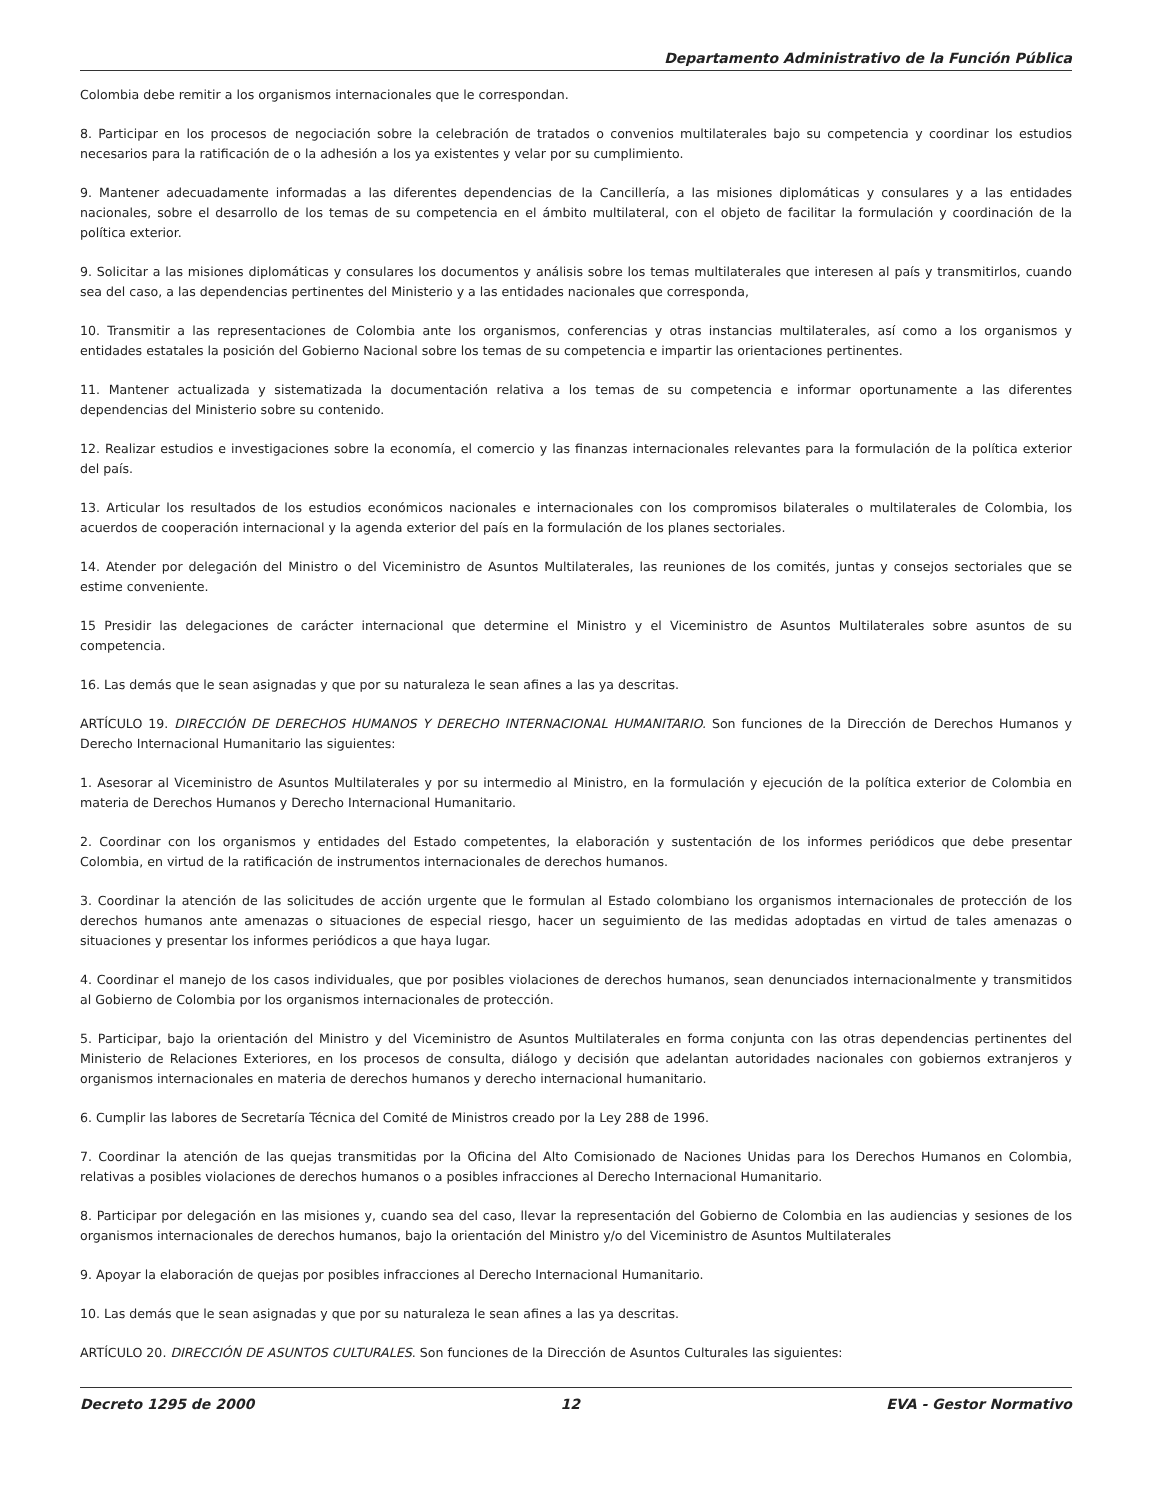Departamento Administrativo de la Función Pública
Colombia debe remitir a los organismos internacionales que le correspondan.
8. Participar en los procesos de negociación sobre la celebración de tratados o convenios multilaterales bajo su competencia y coordinar los estudios necesarios para la ratificación de o la adhesión a los ya existentes y velar por su cumplimiento.
9. Mantener adecuadamente informadas a las diferentes dependencias de la Cancillería, a las misiones diplomáticas y consulares y a las entidades nacionales, sobre el desarrollo de los temas de su competencia en el ámbito multilateral, con el objeto de facilitar la formulación y coordinación de la política exterior.
9. Solicitar a las misiones diplomáticas y consulares los documentos y análisis sobre los temas multilaterales que interesen al país y transmitirlos, cuando sea del caso, a las dependencias pertinentes del Ministerio y a las entidades nacionales que corresponda,
10. Transmitir a las representaciones de Colombia ante los organismos, conferencias y otras instancias multilaterales, así como a los organismos y entidades estatales la posición del Gobierno Nacional sobre los temas de su competencia e impartir las orientaciones pertinentes.
11. Mantener actualizada y sistematizada la documentación relativa a los temas de su competencia e informar oportunamente a las diferentes dependencias del Ministerio sobre su contenido.
12. Realizar estudios e investigaciones sobre la economía, el comercio y las finanzas internacionales relevantes para la formulación de la política exterior del país.
13. Articular los resultados de los estudios económicos nacionales e internacionales con los compromisos bilaterales o multilaterales de Colombia, los acuerdos de cooperación internacional y la agenda exterior del país en la formulación de los planes sectoriales.
14. Atender por delegación del Ministro o del Viceministro de Asuntos Multilaterales, las reuniones de los comités, juntas y consejos sectoriales que se estime conveniente.
15 Presidir las delegaciones de carácter internacional que determine el Ministro y el Viceministro de Asuntos Multilaterales sobre asuntos de su competencia.
16. Las demás que le sean asignadas y que por su naturaleza le sean afines a las ya descritas.
ARTÍCULO 19. DIRECCIÓN DE DERECHOS HUMANOS Y DERECHO INTERNACIONAL HUMANITARIO. Son funciones de la Dirección de Derechos Humanos y Derecho Internacional Humanitario las siguientes:
1. Asesorar al Viceministro de Asuntos Multilaterales y por su intermedio al Ministro, en la formulación y ejecución de la política exterior de Colombia en materia de Derechos Humanos y Derecho Internacional Humanitario.
2. Coordinar con los organismos y entidades del Estado competentes, la elaboración y sustentación de los informes periódicos que debe presentar Colombia, en virtud de la ratificación de instrumentos internacionales de derechos humanos.
3. Coordinar la atención de las solicitudes de acción urgente que le formulan al Estado colombiano los organismos internacionales de protección de los derechos humanos ante amenazas o situaciones de especial riesgo, hacer un seguimiento de las medidas adoptadas en virtud de tales amenazas o situaciones y presentar los informes periódicos a que haya lugar.
4. Coordinar el manejo de los casos individuales, que por posibles violaciones de derechos humanos, sean denunciados internacionalmente y transmitidos al Gobierno de Colombia por los organismos internacionales de protección.
5. Participar, bajo la orientación del Ministro y del Viceministro de Asuntos Multilaterales en forma conjunta con las otras dependencias pertinentes del Ministerio de Relaciones Exteriores, en los procesos de consulta, diálogo y decisión que adelantan autoridades nacionales con gobiernos extranjeros y organismos internacionales en materia de derechos humanos y derecho internacional humanitario.
6. Cumplir las labores de Secretaría Técnica del Comité de Ministros creado por la Ley 288 de 1996.
7. Coordinar la atención de las quejas transmitidas por la Oficina del Alto Comisionado de Naciones Unidas para los Derechos Humanos en Colombia, relativas a posibles violaciones de derechos humanos o a posibles infracciones al Derecho Internacional Humanitario.
8. Participar por delegación en las misiones y, cuando sea del caso, llevar la representación del Gobierno de Colombia en las audiencias y sesiones de los organismos internacionales de derechos humanos, bajo la orientación del Ministro y/o del Viceministro de Asuntos Multilaterales
9. Apoyar la elaboración de quejas por posibles infracciones al Derecho Internacional Humanitario.
10. Las demás que le sean asignadas y que por su naturaleza le sean afines a las ya descritas.
ARTÍCULO 20. DIRECCIÓN DE ASUNTOS CULTURALES. Son funciones de la Dirección de Asuntos Culturales las siguientes:
Decreto 1295 de 2000 12 EVA - Gestor Normativo